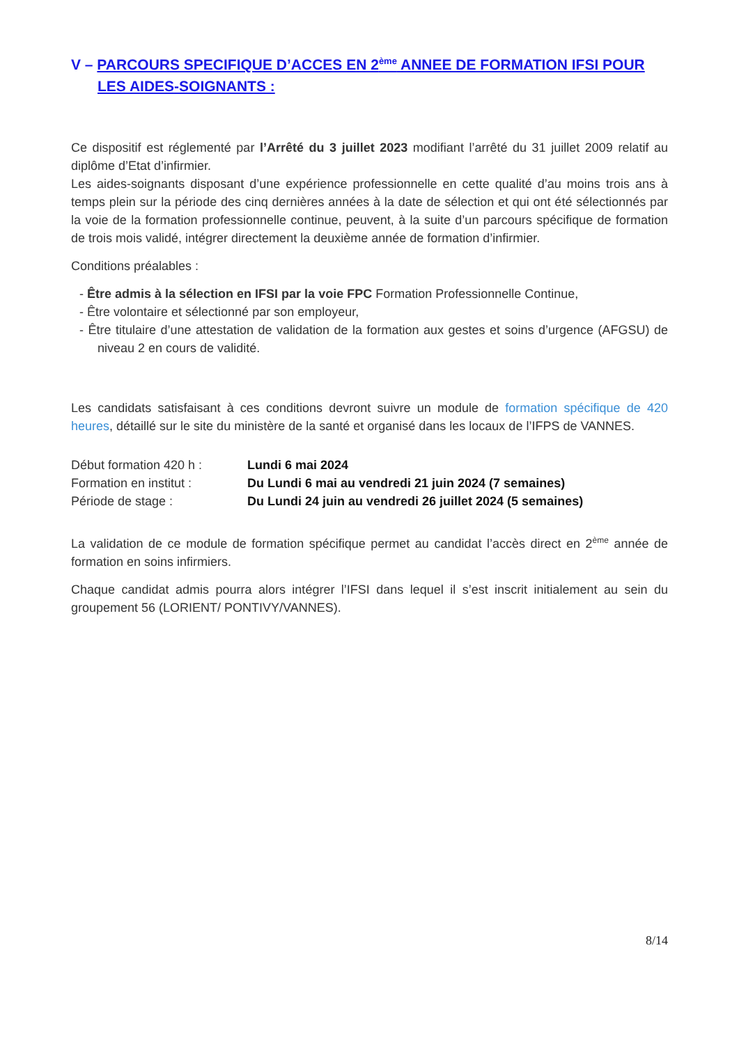V – PARCOURS SPECIFIQUE D’ACCES EN 2<sup>ème</sup> ANNEE DE FORMATION IFSI POUR LES AIDES-SOIGNANTS :
Ce dispositif est réglementé par l’Arrêté du 3 juillet 2023 modifiant l’arrêté du 31 juillet 2009 relatif au diplôme d’Etat d’infirmier.
Les aides-soignants disposant d’une expérience professionnelle en cette qualité d’au moins trois ans à temps plein sur la période des cinq dernières années à la date de sélection et qui ont été sélectionnés par la voie de la formation professionnelle continue, peuvent, à la suite d’un parcours spécifique de formation de trois mois validé, intégrer directement la deuxième année de formation d’infirmier.
Conditions préalables :
- Être admis à la sélection en IFSI par la voie FPC Formation Professionnelle Continue,
- Être volontaire et sélectionné par son employeur,
- Être titulaire d’une attestation de validation de la formation aux gestes et soins d’urgence (AFGSU) de niveau 2 en cours de validité.
Les candidats satisfaisant à ces conditions devront suivre un module de formation spécifique de 420 heures, détaillé sur le site du ministère de la santé et organisé dans les locaux de l’IFPS de VANNES.
Début formation 420 h : Lundi 6 mai 2024
Formation en institut : Du Lundi 6 mai au vendredi 21 juin 2024 (7 semaines)
Période de stage : Du Lundi 24 juin au vendredi 26 juillet 2024 (5 semaines)
La validation de ce module de formation spécifique permet au candidat l’accès direct en 2<sup>ème</sup> année de formation en soins infirmiers.
Chaque candidat admis pourra alors intégrer l’IFSI dans lequel il s’est inscrit initialement au sein du groupement 56 (LORIENT/ PONTIVY/VANNES).
8/14